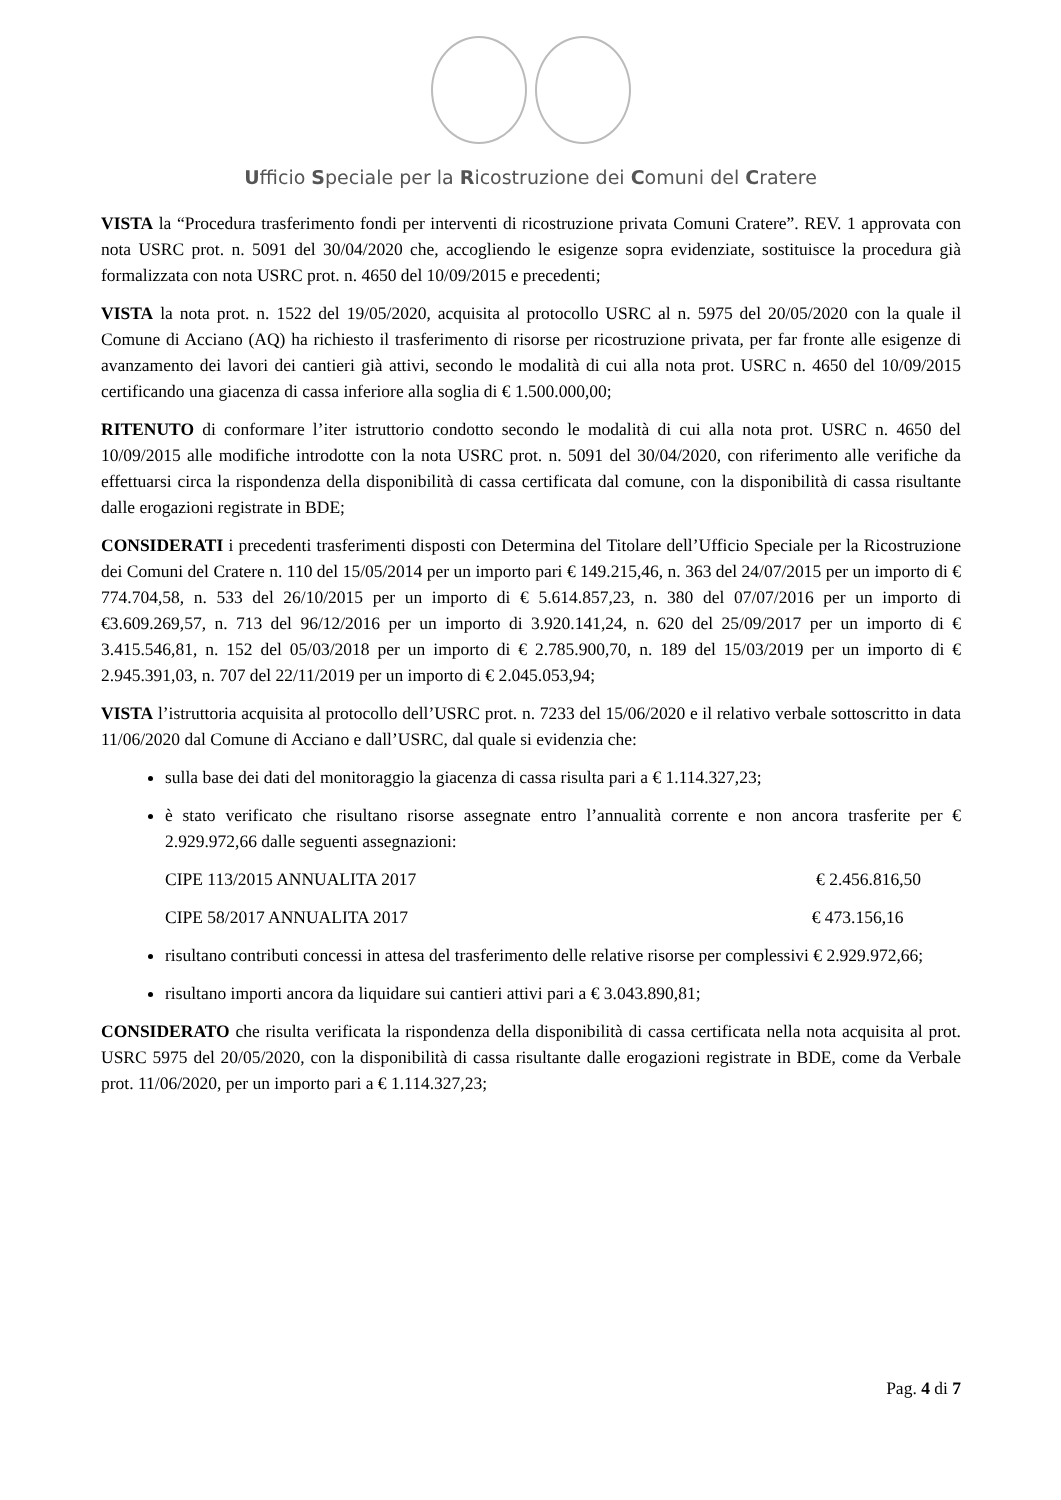Ufficio Speciale per la Ricostruzione dei Comuni del Cratere
VISTA la “Procedura trasferimento fondi per interventi di ricostruzione privata Comuni Cratere”. REV. 1 approvata con nota USRC prot. n. 5091 del 30/04/2020 che, accogliendo le esigenze sopra evidenziate, sostituisce la procedura già formalizzata con nota USRC prot. n. 4650 del 10/09/2015 e precedenti;
VISTA la nota prot. n. 1522 del 19/05/2020, acquisita al protocollo USRC al n. 5975 del 20/05/2020 con la quale il Comune di Acciano (AQ) ha richiesto il trasferimento di risorse per ricostruzione privata, per far fronte alle esigenze di avanzamento dei lavori dei cantieri già attivi, secondo le modalità di cui alla nota prot. USRC n. 4650 del 10/09/2015 certificando una giacenza di cassa inferiore alla soglia di € 1.500.000,00;
RITENUTO di conformare l’iter istruttorio condotto secondo le modalità di cui alla nota prot. USRC n. 4650 del 10/09/2015 alle modifiche introdotte con la nota USRC prot. n. 5091 del 30/04/2020, con riferimento alle verifiche da effettuarsi circa la rispondenza della disponibilità di cassa certificata dal comune, con la disponibilità di cassa risultante dalle erogazioni registrate in BDE;
CONSIDERATI i precedenti trasferimenti disposti con Determina del Titolare dell’Ufficio Speciale per la Ricostruzione dei Comuni del Cratere n. 110 del 15/05/2014 per un importo pari € 149.215,46, n. 363 del 24/07/2015 per un importo di € 774.704,58, n. 533 del 26/10/2015 per un importo di € 5.614.857,23, n. 380 del 07/07/2016 per un importo di €3.609.269,57, n. 713 del 96/12/2016 per un importo di 3.920.141,24, n. 620 del 25/09/2017 per un importo di € 3.415.546,81, n. 152 del 05/03/2018 per un importo di € 2.785.900,70, n. 189 del 15/03/2019 per un importo di € 2.945.391,03, n. 707 del 22/11/2019 per un importo di € 2.045.053,94;
VISTA l’istruttoria acquisita al protocollo dell’USRC prot. n. 7233 del 15/06/2020 e il relativo verbale sottoscritto in data 11/06/2020 dal Comune di Acciano e dall’USRC, dal quale si evidenzia che:
sulla base dei dati del monitoraggio la giacenza di cassa risulta pari a € 1.114.327,23;
è stato verificato che risultano risorse assegnate entro l’annualità corrente e non ancora trasferite per € 2.929.972,66 dalle seguenti assegnazioni:
CIPE 113/2015 ANNUALITA 2017 € 2.456.816,50
CIPE 58/2017 ANNUALITA 2017 € 473.156,16
risultano contributi concessi in attesa del trasferimento delle relative risorse per complessivi € 2.929.972,66;
risultano importi ancora da liquidare sui cantieri attivi pari a € 3.043.890,81;
CONSIDERATO che risulta verificata la rispondenza della disponibilità di cassa certificata nella nota acquisita al prot. USRC 5975 del 20/05/2020, con la disponibilità di cassa risultante dalle erogazioni registrate in BDE, come da Verbale prot. 11/06/2020, per un importo pari a € 1.114.327,23;
Pag. 4 di 7